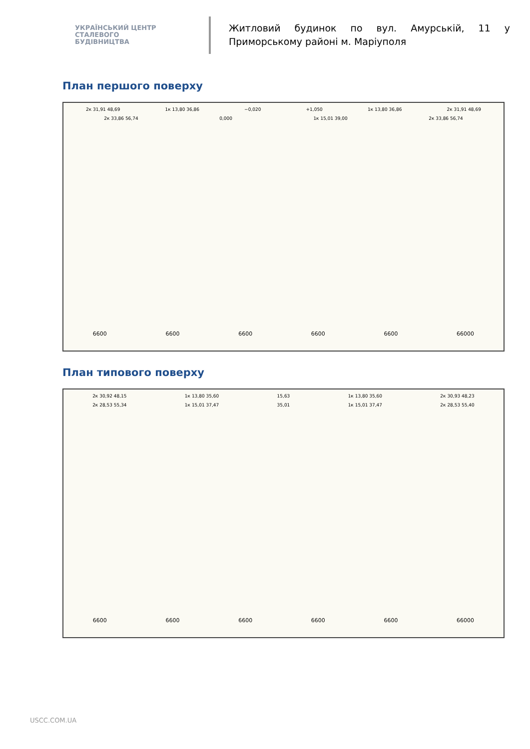УКРАЇНСЬКИЙ ЦЕНТР
СТАЛЕВОГО
БУДІВНИЦТВА
Житловий будинок по вул. Амурській, 11 у Приморському районі м. Маріуполя
План першого поверху
2к 31,91 48,69 1к 13,80 36,86 −0,020 +1,050 1к 13,80 36,86 2к 31,91 48,69
2к 33,86 56,74 0,000 1к 15,01 39,00 2к 33,86 56,74
6600 6600 6600 6600 6600 66000
План типового поверху
2к 30,92 48,15 1к 13,80 35,60 15,63 1к 13,80 35,60 2к 30,93 48,23
2к 28,53 55,34 1к 15,01 37,47 35,01 1к 15,01 37,47 2к 28,53 55,40
6600 6600 6600 6600 6600 66000
USCC.COM.UA